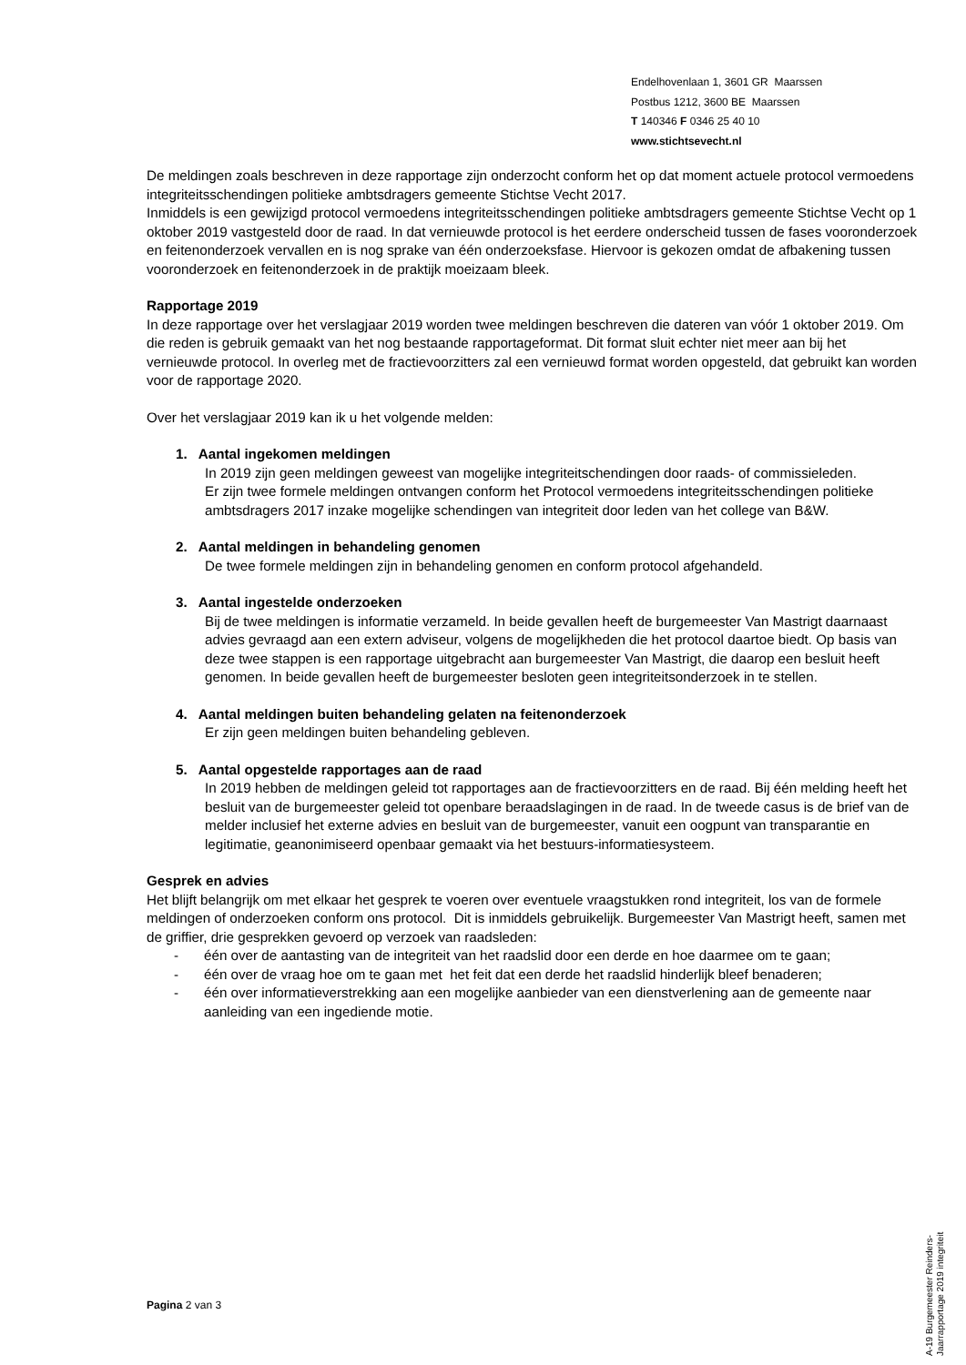Endelhovenlaan 1, 3601 GR Maarssen
Postbus 1212, 3600 BE Maarssen
T 140346 F 0346 25 40 10
www.stichtsevecht.nl
De meldingen zoals beschreven in deze rapportage zijn onderzocht conform het op dat moment actuele protocol vermoedens integriteitsschendingen politieke ambtsdragers gemeente Stichtse Vecht 2017.
Inmiddels is een gewijzigd protocol vermoedens integriteitsschendingen politieke ambtsdragers gemeente Stichtse Vecht op 1 oktober 2019 vastgesteld door de raad. In dat vernieuwde protocol is het eerdere onderscheid tussen de fases vooronderzoek en feitenonderzoek vervallen en is nog sprake van één onderzoeksfase. Hiervoor is gekozen omdat de afbakening tussen vooronderzoek en feitenonderzoek in de praktijk moeizaam bleek.
Rapportage 2019
In deze rapportage over het verslagjaar 2019 worden twee meldingen beschreven die dateren van vóór 1 oktober 2019. Om die reden is gebruik gemaakt van het nog bestaande rapportageformat. Dit format sluit echter niet meer aan bij het vernieuwde protocol. In overleg met de fractievoorzitters zal een vernieuwd format worden opgesteld, dat gebruikt kan worden voor de rapportage 2020.
Over het verslagjaar 2019 kan ik u het volgende melden:
1. Aantal ingekomen meldingen
In 2019 zijn geen meldingen geweest van mogelijke integriteitschendingen door raads- of commissieleden.
Er zijn twee formele meldingen ontvangen conform het Protocol vermoedens integriteitsschendingen politieke ambtsdragers 2017 inzake mogelijke schendingen van integriteit door leden van het college van B&W.
2. Aantal meldingen in behandeling genomen
De twee formele meldingen zijn in behandeling genomen en conform protocol afgehandeld.
3. Aantal ingestelde onderzoeken
Bij de twee meldingen is informatie verzameld. In beide gevallen heeft de burgemeester Van Mastrigt daarnaast advies gevraagd aan een extern adviseur, volgens de mogelijkheden die het protocol daartoe biedt. Op basis van deze twee stappen is een rapportage uitgebracht aan burgemeester Van Mastrigt, die daarop een besluit heeft genomen. In beide gevallen heeft de burgemeester besloten geen integriteitsonderzoek in te stellen.
4. Aantal meldingen buiten behandeling gelaten na feitenonderzoek
Er zijn geen meldingen buiten behandeling gebleven.
5. Aantal opgestelde rapportages aan de raad
In 2019 hebben de meldingen geleid tot rapportages aan de fractievoorzitters en de raad. Bij één melding heeft het besluit van de burgemeester geleid tot openbare beraadslagingen in de raad. In de tweede casus is de brief van de melder inclusief het externe advies en besluit van de burgemeester, vanuit een oogpunt van transparantie en legitimatie, geanonimiseerd openbaar gemaakt via het bestuurs-informatiesysteem.
Gesprek en advies
Het blijft belangrijk om met elkaar het gesprek te voeren over eventuele vraagstukken rond integriteit, los van de formele meldingen of onderzoeken conform ons protocol. Dit is inmiddels gebruikelijk. Burgemeester Van Mastrigt heeft, samen met de griffier, drie gesprekken gevoerd op verzoek van raadsleden:
- één over de aantasting van de integriteit van het raadslid door een derde en hoe daarmee om te gaan;
- één over de vraag hoe om te gaan met het feit dat een derde het raadslid hinderlijk bleef benaderen;
- één over informatieverstrekking aan een mogelijke aanbieder van een dienstverlening aan de gemeente naar aanleiding van een ingediende motie.
Pagina 2 van 3
A-19 Burgemeester Reinders- Jaarrapportage 2019 integriteit